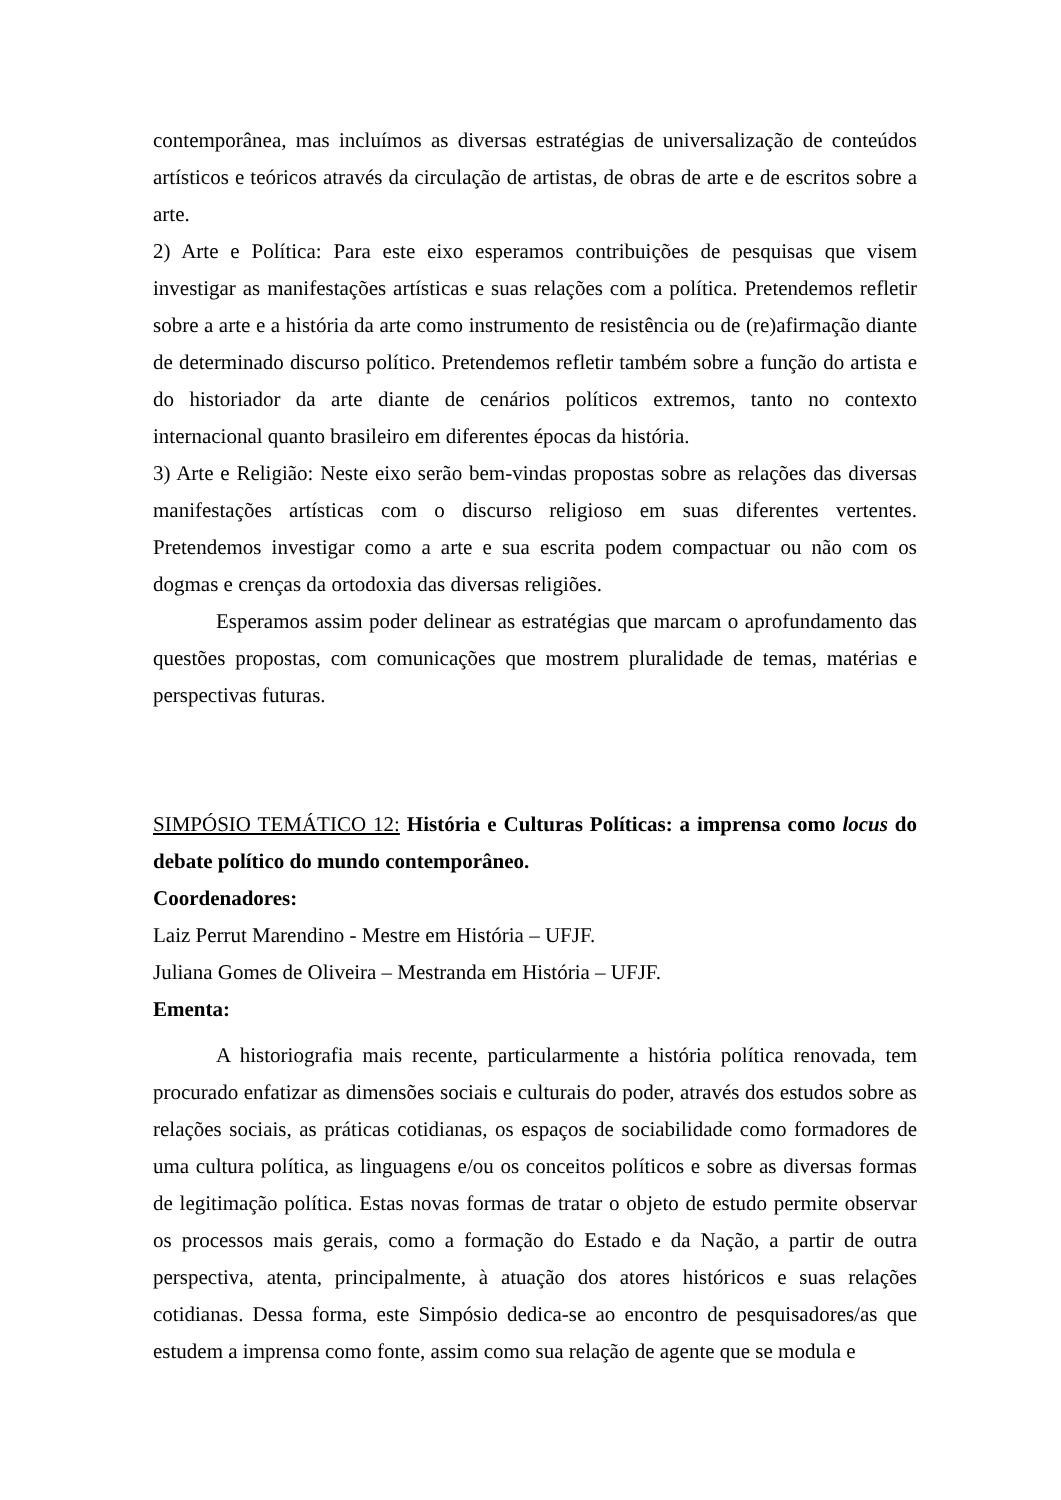contemporânea, mas incluímos as diversas estratégias de universalização de conteúdos artísticos e teóricos através da circulação de artistas, de obras de arte e de escritos sobre a arte.
2) Arte e Política: Para este eixo esperamos contribuições de pesquisas que visem investigar as manifestações artísticas e suas relações com a política. Pretendemos refletir sobre a arte e a história da arte como instrumento de resistência ou de (re)afirmação diante de determinado discurso político. Pretendemos refletir também sobre a função do artista e do historiador da arte diante de cenários políticos extremos, tanto no contexto internacional quanto brasileiro em diferentes épocas da história.
3) Arte e Religião: Neste eixo serão bem-vindas propostas sobre as relações das diversas manifestações artísticas com o discurso religioso em suas diferentes vertentes. Pretendemos investigar como a arte e sua escrita podem compactuar ou não com os dogmas e crenças da ortodoxia das diversas religiões.
Esperamos assim poder delinear as estratégias que marcam o aprofundamento das questões propostas, com comunicações que mostrem pluralidade de temas, matérias e perspectivas futuras.
SIMPÓSIO TEMÁTICO 12: História e Culturas Políticas: a imprensa como locus do debate político do mundo contemporâneo.
Coordenadores:
Laiz Perrut Marendino - Mestre em História – UFJF.
Juliana Gomes de Oliveira – Mestranda em História – UFJF.
Ementa:
A historiografia mais recente, particularmente a história política renovada, tem procurado enfatizar as dimensões sociais e culturais do poder, através dos estudos sobre as relações sociais, as práticas cotidianas, os espaços de sociabilidade como formadores de uma cultura política, as linguagens e/ou os conceitos políticos e sobre as diversas formas de legitimação política. Estas novas formas de tratar o objeto de estudo permite observar os processos mais gerais, como a formação do Estado e da Nação, a partir de outra perspectiva, atenta, principalmente, à atuação dos atores históricos e suas relações cotidianas. Dessa forma, este Simpósio dedica-se ao encontro de pesquisadores/as que estudem a imprensa como fonte, assim como sua relação de agente que se modula e